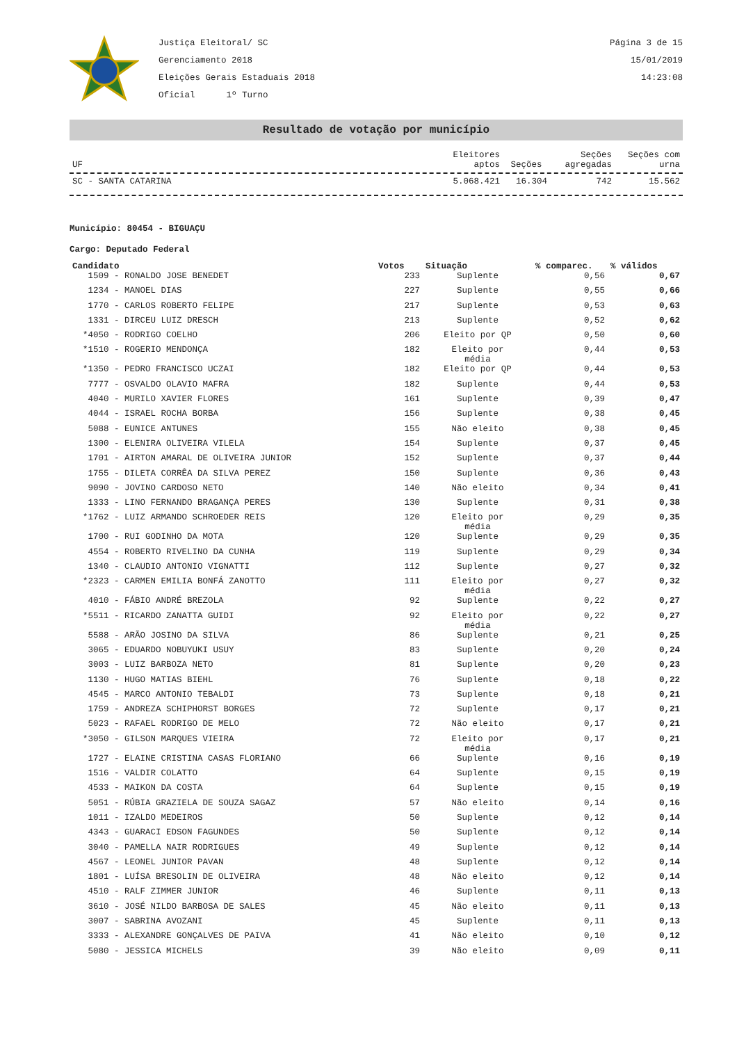Justiça Eleitoral/ SC
Gerenciamento 2018
Eleições Gerais Estaduais 2018
Oficial 1º Turno
Página 3 de 15
15/01/2019
14:23:08
Resultado de votação por município
| UF | Eleitores aptos | Seções | Seções agregadas | Seções com urna |
| --- | --- | --- | --- | --- |
| SC - SANTA CATARINA | 5.068.421 | 16.304 | 742 | 15.562 |
Município: 80454 - BIGUAÇU
Cargo: Deputado Federal
| Candidato | Votos | Situação | % comparec. | % válidos |
| --- | --- | --- | --- | --- |
| 1509 - RONALDO JOSE BENEDET | 233 | Suplente | 0,56 | 0,67 |
| 1234 - MANOEL DIAS | 227 | Suplente | 0,55 | 0,66 |
| 1770 - CARLOS ROBERTO FELIPE | 217 | Suplente | 0,53 | 0,63 |
| 1331 - DIRCEU LUIZ DRESCH | 213 | Suplente | 0,52 | 0,62 |
| *4050 - RODRIGO COELHO | 206 | Eleito por QP | 0,50 | 0,60 |
| *1510 - ROGERIO MENDONÇA | 182 | Eleito por média | 0,44 | 0,53 |
| *1350 - PEDRO FRANCISCO UCZAI | 182 | Eleito por QP | 0,44 | 0,53 |
| 7777 - OSVALDO OLAVIO MAFRA | 182 | Suplente | 0,44 | 0,53 |
| 4040 - MURILO XAVIER FLORES | 161 | Suplente | 0,39 | 0,47 |
| 4044 - ISRAEL ROCHA BORBA | 156 | Suplente | 0,38 | 0,45 |
| 5088 - EUNICE ANTUNES | 155 | Não eleito | 0,38 | 0,45 |
| 1300 - ELENIRA OLIVEIRA VILELA | 154 | Suplente | 0,37 | 0,45 |
| 1701 - AIRTON AMARAL DE OLIVEIRA JUNIOR | 152 | Suplente | 0,37 | 0,44 |
| 1755 - DILETA CORRÊA DA SILVA PEREZ | 150 | Suplente | 0,36 | 0,43 |
| 9090 - JOVINO CARDOSO NETO | 140 | Não eleito | 0,34 | 0,41 |
| 1333 - LINO FERNANDO BRAGANÇA PERES | 130 | Suplente | 0,31 | 0,38 |
| *1762 - LUIZ ARMANDO SCHROEDER REIS | 120 | Eleito por média | 0,29 | 0,35 |
| 1700 - RUI GODINHO DA MOTA | 120 | Suplente | 0,29 | 0,35 |
| 4554 - ROBERTO RIVELINO DA CUNHA | 119 | Suplente | 0,29 | 0,34 |
| 1340 - CLAUDIO ANTONIO VIGNATTI | 112 | Suplente | 0,27 | 0,32 |
| *2323 - CARMEN EMILIA BONFÁ ZANOTTO | 111 | Eleito por média | 0,27 | 0,32 |
| 4010 - FÁBIO ANDRÉ BREZOLA | 92 | Suplente | 0,22 | 0,27 |
| *5511 - RICARDO ZANATTA GUIDI | 92 | Eleito por média | 0,22 | 0,27 |
| 5588 - ARÃO JOSINO DA SILVA | 86 | Suplente | 0,21 | 0,25 |
| 3065 - EDUARDO NOBUYUKI USUY | 83 | Suplente | 0,20 | 0,24 |
| 3003 - LUIZ BARBOZA NETO | 81 | Suplente | 0,20 | 0,23 |
| 1130 - HUGO MATIAS BIEHL | 76 | Suplente | 0,18 | 0,22 |
| 4545 - MARCO ANTONIO TEBALDI | 73 | Suplente | 0,18 | 0,21 |
| 1759 - ANDREZA SCHIPHORST BORGES | 72 | Suplente | 0,17 | 0,21 |
| 5023 - RAFAEL RODRIGO DE MELO | 72 | Não eleito | 0,17 | 0,21 |
| *3050 - GILSON MARQUES VIEIRA | 72 | Eleito por média | 0,17 | 0,21 |
| 1727 - ELAINE CRISTINA CASAS FLORIANO | 66 | Suplente | 0,16 | 0,19 |
| 1516 - VALDIR COLATTO | 64 | Suplente | 0,15 | 0,19 |
| 4533 - MAIKON DA COSTA | 64 | Suplente | 0,15 | 0,19 |
| 5051 - RÚBIA GRAZIELA DE SOUZA SAGAZ | 57 | Não eleito | 0,14 | 0,16 |
| 1011 - IZALDO MEDEIROS | 50 | Suplente | 0,12 | 0,14 |
| 4343 - GUARACI EDSON FAGUNDES | 50 | Suplente | 0,12 | 0,14 |
| 3040 - PAMELLA NAIR RODRIGUES | 49 | Suplente | 0,12 | 0,14 |
| 4567 - LEONEL JUNIOR PAVAN | 48 | Suplente | 0,12 | 0,14 |
| 1801 - LUÍSA BRESOLIN DE OLIVEIRA | 48 | Não eleito | 0,12 | 0,14 |
| 4510 - RALF ZIMMER JUNIOR | 46 | Suplente | 0,11 | 0,13 |
| 3610 - JOSÉ NILDO BARBOSA DE SALES | 45 | Não eleito | 0,11 | 0,13 |
| 3007 - SABRINA AVOZANI | 45 | Suplente | 0,11 | 0,13 |
| 3333 - ALEXANDRE GONÇALVES DE PAIVA | 41 | Não eleito | 0,10 | 0,12 |
| 5080 - JESSICA MICHELS | 39 | Não eleito | 0,09 | 0,11 |